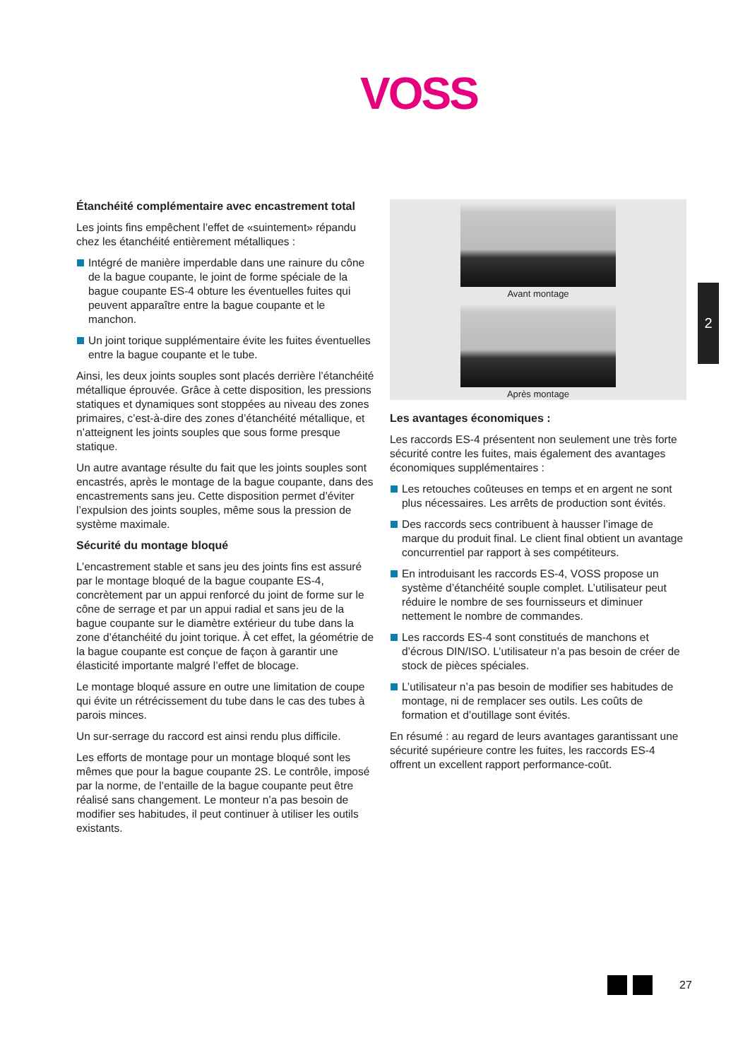VOSS
Étanchéité complémentaire avec encastrement total
Les joints fins empêchent l’effet de «suintement» répandu chez les étanchéité entièrement métalliques :
Intégré de manière imperdable dans une rainure du cône de la bague coupante, le joint de forme spéciale de la bague coupante ES-4 obture les éventuelles fuites qui peuvent apparaître entre la bague coupante et le manchon.
Un joint torique supplémentaire évite les fuites éventuelles entre la bague coupante et le tube.
Ainsi, les deux joints souples sont placés derrière l’étanchéité métallique éprouvée. Grâce à cette disposition, les pressions statiques et dynamiques sont stoppées au niveau des zones primaires, c’est-à-dire des zones d’étanchéité métallique, et n’atteignent les joints souples que sous forme presque statique.
Un autre avantage résulte du fait que les joints souples sont encastrés, après le montage de la bague coupante, dans des encastrements sans jeu. Cette disposition permet d’éviter l’expulsion des joints souples, même sous la pression de système maximale.
Sécurité du montage bloqué
L’encastrement stable et sans jeu des joints fins est assuré par le montage bloqué de la bague coupante ES-4, concrètement par un appui renforcé du joint de forme sur le cône de serrage et par un appui radial et sans jeu de la bague coupante sur le diamètre extérieur du tube dans la zone d’étanchéité du joint torique. À cet effet, la géométrie de la bague coupante est conçue de façon à garantir une élasticité importante malgré l’effet de blocage.
Le montage bloqué assure en outre une limitation de coupe qui évite un rétrécissement du tube dans le cas des tubes à parois minces.
Un sur-serrage du raccord est ainsi rendu plus difficile.
Les efforts de montage pour un montage bloqué sont les mêmes que pour la bague coupante 2S. Le contrôle, imposé par la norme, de l’entaille de la bague coupante peut être réalisé sans changement. Le monteur n’a pas besoin de modifier ses habitudes, il peut continuer à utiliser les outils existants.
Avant montage
Après montage
Les avantages économiques :
Les raccords ES-4 présentent non seulement une très forte sécurité contre les fuites, mais également des avantages économiques supplémentaires :
Les retouches coûteuses en temps et en argent ne sont plus nécessaires. Les arrêts de production sont évités.
Des raccords secs contribuent à hausser l’image de marque du produit final. Le client final obtient un avantage concurrentiel par rapport à ses compétiteurs.
En introduisant les raccords ES-4, VOSS propose un système d’étanchéité souple complet. L’utilisateur peut réduire le nombre de ses fournisseurs et diminuer nettement le nombre de commandes.
Les raccords ES-4 sont constitués de manchons et d’écrous DIN/ISO. L’utilisateur n’a pas besoin de créer de stock de pièces spéciales.
L’utilisateur n’a pas besoin de modifier ses habitudes de montage, ni de remplacer ses outils. Les coûts de formation et d’outillage sont évités.
En résumé : au regard de leurs avantages garantissant une sécurité supérieure contre les fuites, les raccords ES-4 offrent un excellent rapport performance-coût.
2
27